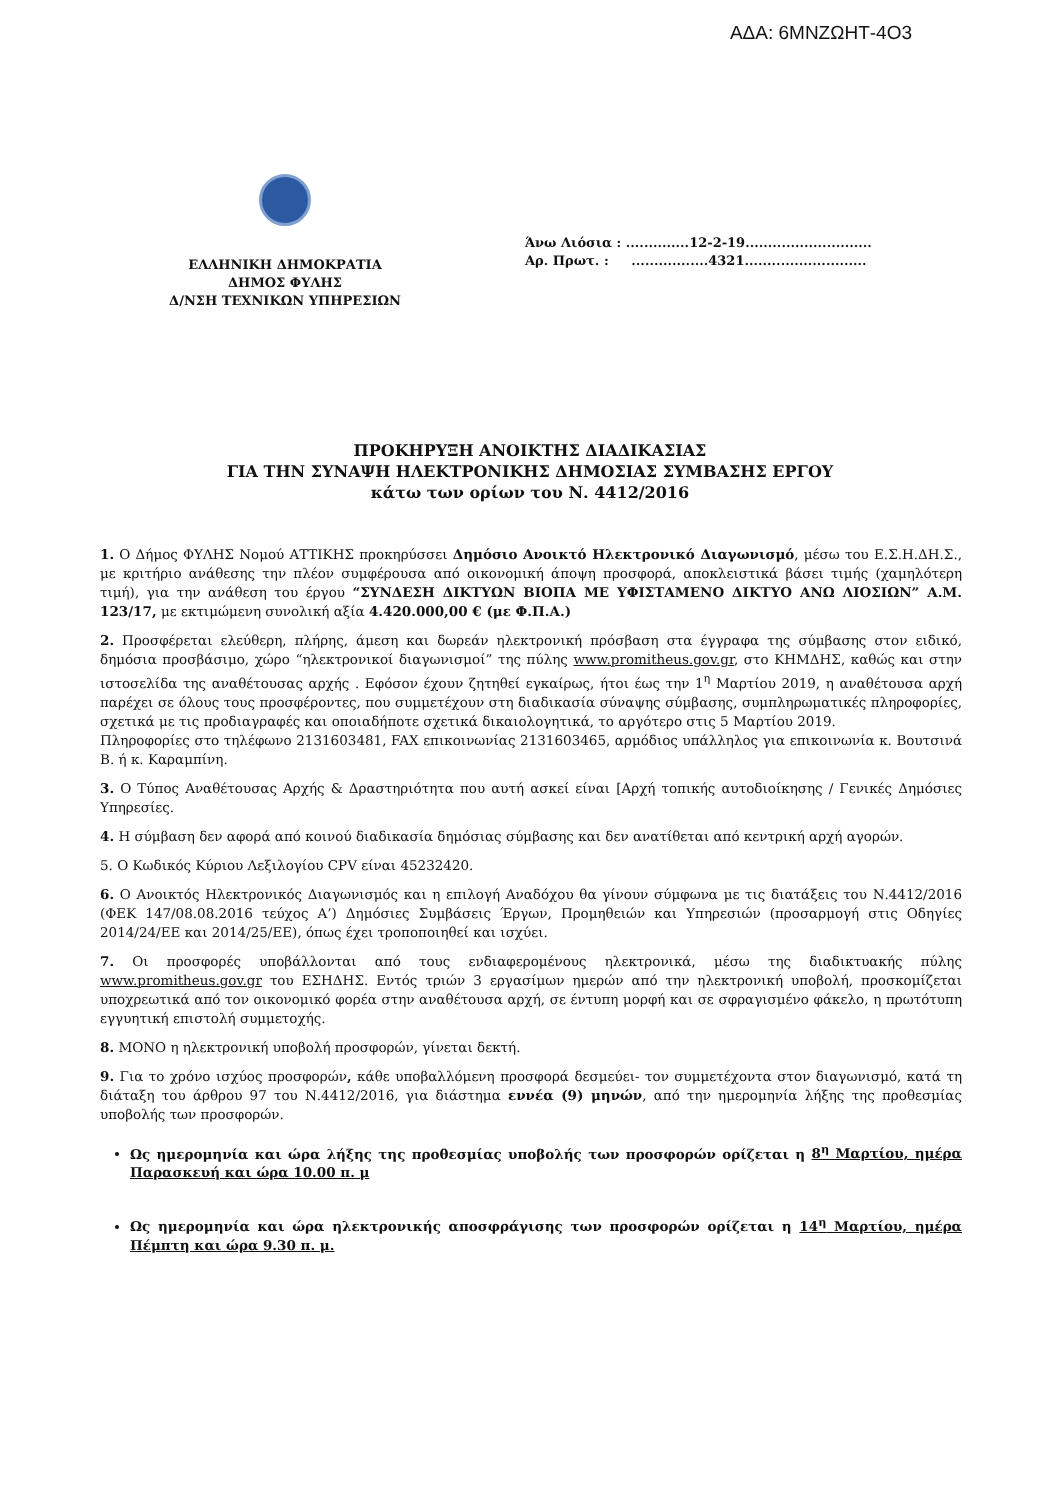ΑΔΑ: 6ΜΝΖΩΗΤ-4Ο3
ΕΛΛΗΝΙΚΗ ΔΗΜΟΚΡΑΤΙΑ
ΔΗΜΟΣ ΦΥΛΗΣ
Δ/ΝΣΗ ΤΕΧΝΙΚΩΝ ΥΠΗΡΕΣΙΩΝ
Άνω Λιόσια : ..............12-2-19............................
Αρ. Πρωτ. : .................4321...........................
ΠΡΟΚΗΡΥΞΗ ΑΝΟΙΚΤΗΣ ΔΙΑΔΙΚΑΣΙΑΣ
ΓΙΑ ΤΗΝ ΣΥΝΑΨΗ ΗΛΕΚΤΡΟΝΙΚΗΣ ΔΗΜΟΣΙΑΣ ΣΥΜΒΑΣΗΣ ΕΡΓΟΥ
κάτω των ορίων του Ν. 4412/2016
1. Ο Δήμος ΦΥΛΗΣ Νομού ΑΤΤΙΚΗΣ προκηρύσσει Δημόσιο Ανοικτό Ηλεκτρονικό Διαγωνισμό, μέσω του Ε.Σ.Η.ΔΗ.Σ., με κριτήριο ανάθεσης την πλέον συμφέρουσα από οικονομική άποψη προσφορά, αποκλειστικά βάσει τιμής (χαμηλότερη τιμή), για την ανάθεση του έργου “ΣΥΝΔΕΣΗ ΔΙΚΤΥΩΝ ΒΙΟΠΑ ΜΕ ΥΦΙΣΤΑΜΕΝΟ ΔΙΚΤΥΟ ΑΝΩ ΛΙΟΣΙΩΝ” Α.Μ. 123/17, με εκτιμώμενη συνολική αξία 4.420.000,00 € (με Φ.Π.Α.)
2. Προσφέρεται ελεύθερη, πλήρης, άμεση και δωρεάν ηλεκτρονική πρόσβαση στα έγγραφα της σύμβασης στον ειδικό, δημόσια προσβάσιμο, χώρο “ηλεκτρονικοί διαγωνισμοί” της πύλης www.promitheus.gov.gr, στο ΚΗΜΔΗΣ, καθώς και στην ιστοσελίδα της αναθέτουσας αρχής . Εφόσον έχουν ζητηθεί εγκαίρως, ήτοι έως την 1<sup>η</sup> Μαρτίου 2019, η αναθέτουσα αρχή παρέχει σε όλους τους προσφέροντες, που συμμετέχουν στη διαδικασία σύναψης σύμβασης, συμπληρωματικές πληροφορίες, σχετικά με τις προδιαγραφές και οποιαδήποτε σχετικά δικαιολογητικά, το αργότερο στις 5 Μαρτίου 2019.
Πληροφορίες στο τηλέφωνο 2131603481, FAX επικοινωνίας 2131603465, αρμόδιος υπάλληλος για επικοινωνία κ. Βουτσινά Β. ή κ. Καραμπίνη.
3. Ο Τύπος Αναθέτουσας Αρχής & Δραστηριότητα που αυτή ασκεί είναι [Αρχή τοπικής αυτοδιοίκησης / Γενικές Δημόσιες Υπηρεσίες.
4. Η σύμβαση δεν αφορά από κοινού διαδικασία δημόσιας σύμβασης και δεν ανατίθεται από κεντρική αρχή αγορών.
5. Ο Κωδικός Κύριου Λεξιλογίου CPV είναι 45232420.
6. Ο Ανοικτός Ηλεκτρονικός Διαγωνισμός και η επιλογή Αναδόχου θα γίνουν σύμφωνα με τις διατάξεις του Ν.4412/2016 (ΦΕΚ 147/08.08.2016 τεύχος Α’) Δημόσιες Συμβάσεις Έργων, Προμηθειών και Υπηρεσιών (προσαρμογή στις Οδηγίες 2014/24/ΕΕ και 2014/25/ΕΕ), όπως έχει τροποποιηθεί και ισχύει.
7. Οι προσφορές υποβάλλονται από τους ενδιαφερομένους ηλεκτρονικά, μέσω της διαδικτυακής πύλης www.promitheus.gov.gr του ΕΣΗΔΗΣ. Εντός τριών 3 εργασίμων ημερών από την ηλεκτρονική υποβολή, προσκομίζεται υποχρεωτικά από τον οικονομικό φορέα στην αναθέτουσα αρχή, σε έντυπη μορφή και σε σφραγισμένο φάκελο, η πρωτότυπη εγγυητική επιστολή συμμετοχής.
8. ΜΟΝΟ η ηλεκτρονική υποβολή προσφορών, γίνεται δεκτή.
9. Για το χρόνο ισχύος προσφορών, κάθε υποβαλλόμενη προσφορά δεσμεύει- τον συμμετέχοντα στον διαγωνισμό, κατά τη διάταξη του άρθρου 97 του Ν.4412/2016, για διάστημα εννέα (9) μηνών, από την ημερομηνία λήξης της προθεσμίας υποβολής των προσφορών.
Ως ημερομηνία και ώρα λήξης της προθεσμίας υποβολής των προσφορών ορίζεται η 8<sup>η</sup> Μαρτίου, ημέρα Παρασκευή και ώρα 10.00 π. μ
Ως ημερομηνία και ώρα ηλεκτρονικής αποσφράγισης των προσφορών ορίζεται η 14<sup>η</sup> Μαρτίου, ημέρα Πέμπτη και ώρα 9.30 π. μ.